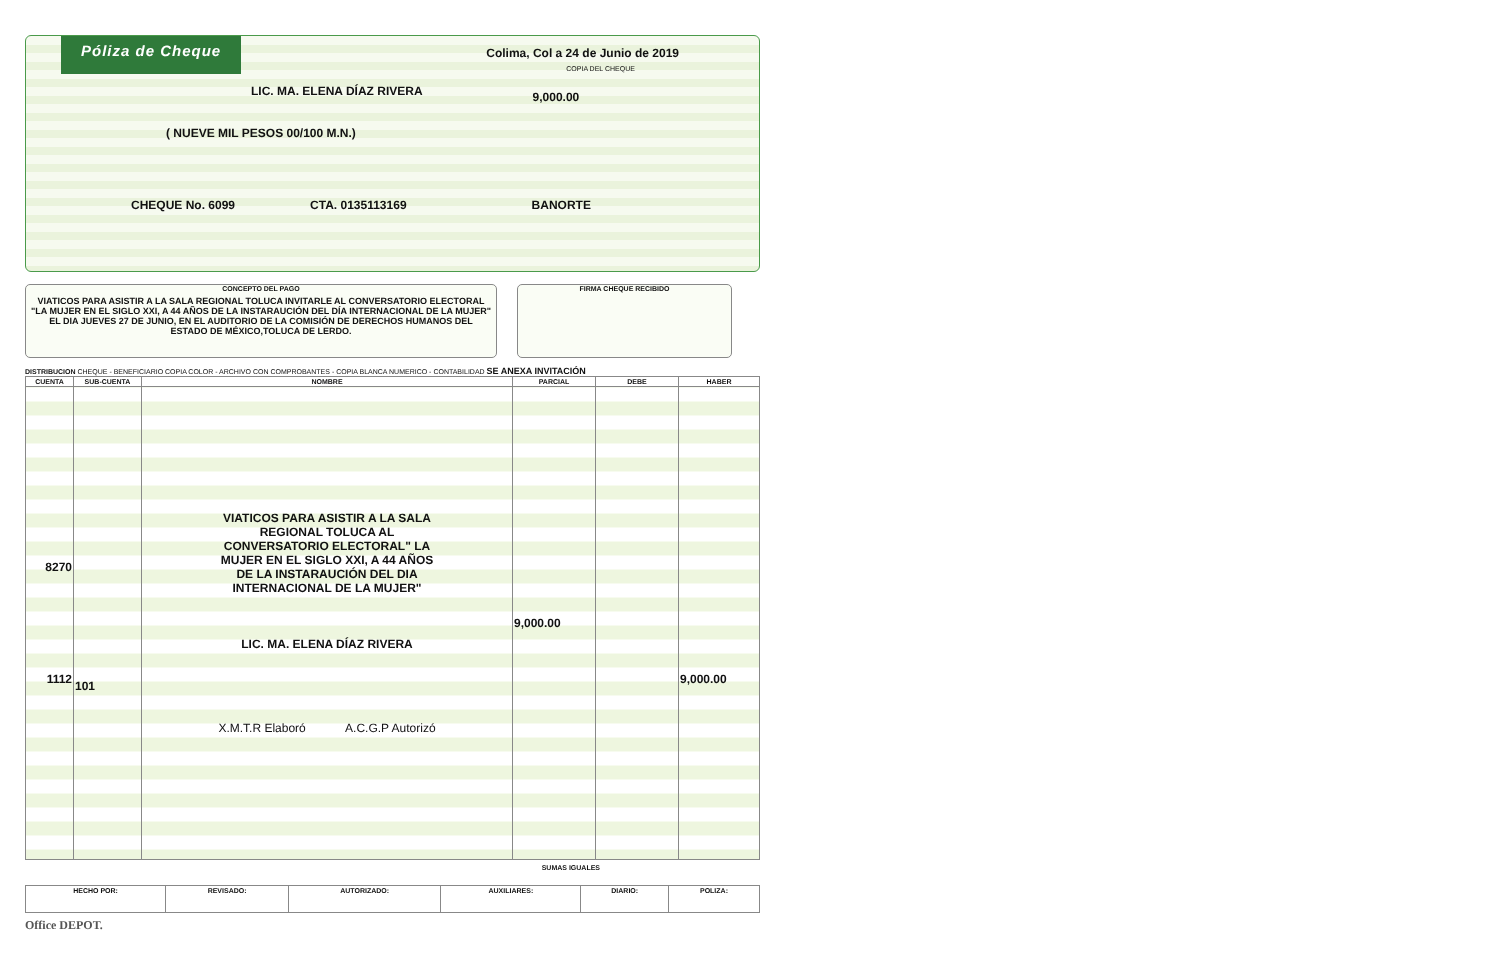Póliza de Cheque Colima, Col a 24 de Junio de 2019
COPIA DEL CHEQUE
LIC. MA. ELENA DÍAZ RIVERA 9,000.00
( NUEVE MIL PESOS 00/100 M.N.)
CHEQUE No. 6099 CTA. 0135113169 BANORTE
CONCEPTO DEL PAGO
VIATICOS PARA ASISTIR A LA SALA REGIONAL TOLUCA INVITARLE AL CONVERSATORIO ELECTORAL "LA MUJER EN EL SIGLO XXI, A 44 AÑOS DE LA INSTARAUCIÓN DEL DÍA INTERNACIONAL DE LA MUJER" EL DIA JUEVES 27 DE JUNIO, EN EL AUDITORIO DE LA COMISIÓN DE DERECHOS HUMANOS DEL ESTADO DE MÉXICO,TOLUCA DE LERDO.
FIRMA CHEQUE RECIBIDO
DISTRIBUCION CHEQUE - BENEFICIARIO COPIA COLOR - ARCHIVO CON COMPROBANTES - COPIA BLANCA NUMERICO - CONTABILIDAD SE ANEXA INVITACIÓN
| CUENTA | SUB-CUENTA | NOMBRE | PARCIAL | DEBE | HABER |
| --- | --- | --- | --- | --- | --- |
| 8270 1112 | 101 | VIATICOS PARA ASISTIR A LA SALA REGIONAL TOLUCA AL CONVERSATORIO ELECTORAL" LA MUJER EN EL SIGLO XXI, A 44 AÑOS DE LA INSTARAUCIÓN DEL DIA INTERNACIONAL DE LA MUJER" LIC. MA. ELENA DÍAZ RIVERA X.M.T.R Elaboró A.C.G.P Autorizó | 9,000.00 | | 9,000.00 |
SUMAS IGUALES
| HECHO POR: | REVISADO: | AUTORIZADO: | AUXILIARES: | DIARIO: | POLIZA: |
Office DEPOT.